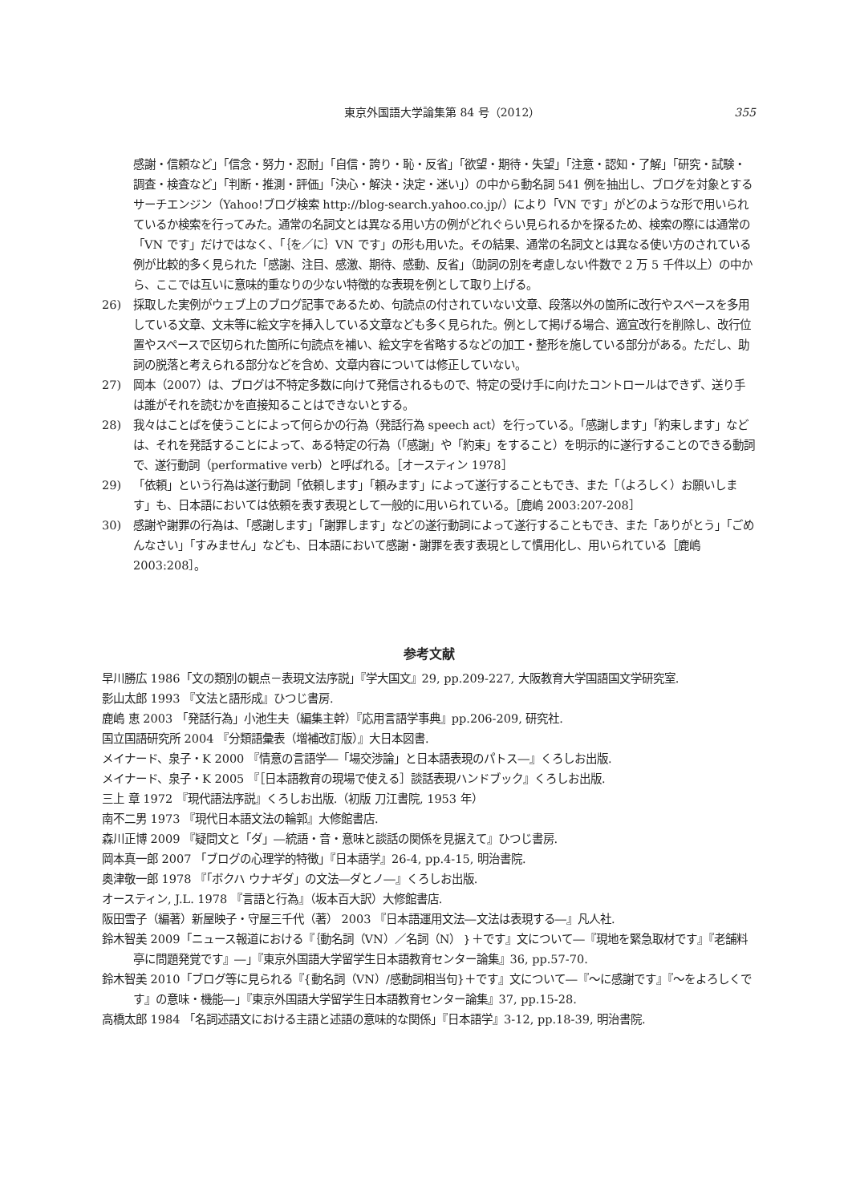東京外国語大学論集第 84 号（2012） 355
感謝・信頼など」「信念・努力・忍耐」「自信・誇り・恥・反省」「欲望・期待・失望」「注意・認知・了解」「研究・試験・調査・検査など」「判断・推測・評価」「決心・解決・決定・迷い」）の中から動名詞 541 例を抽出し、ブログを対象とするサーチエンジン（Yahoo!ブログ検索 http://blog-search.yahoo.co.jp/）により「VN です」がどのような形で用いられているか検索を行ってみた。通常の名詞文とは異なる用い方の例がどれぐらい見られるかを探るため、検索の際には通常の「VN です」だけではなく、「｛を／に｝VN です」の形も用いた。その結果、通常の名詞文とは異なる使い方のされている例が比較的多く見られた「感謝、注目、感激、期待、感動、反省」（助詞の別を考慮しない件数で 2 万 5 千件以上）の中から、ここでは互いに意味的重なりの少ない特徴的な表現を例として取り上げる。
26) 採取した実例がウェブ上のブログ記事であるため、句読点の付されていない文章、段落以外の箇所に改行やスペースを多用している文章、文末等に絵文字を挿入している文章なども多く見られた。例として掲げる場合、適宜改行を削除し、改行位置やスペースで区切られた箇所に句読点を補い、絵文字を省略するなどの加工・整形を施している部分がある。ただし、助詞の脱落と考えられる部分などを含め、文章内容については修正していない。
27) 岡本（2007）は、ブログは不特定多数に向けて発信されるもので、特定の受け手に向けたコントロールはできず、送り手は誰がそれを読むかを直接知ることはできないとする。
28) 我々はことばを使うことによって何らかの行為（発話行為 speech act）を行っている。「感謝します」「約束します」などは、それを発話することによって、ある特定の行為（「感謝」や「約束」をすること）を明示的に遂行することのできる動詞で、遂行動詞（performative verb）と呼ばれる。［オースティン 1978］
29) 「依頼」という行為は遂行動詞「依頼します」「頼みます」によって遂行することもでき、また「（よろしく）お願いします」も、日本語においては依頼を表す表現として一般的に用いられている。［鹿嶋 2003:207-208］
30) 感謝や謝罪の行為は、「感謝します」「謝罪します」などの遂行動詞によって遂行することもでき、また「ありがとう」「ごめんなさい」「すみません」なども、日本語において感謝・謝罪を表す表現として慣用化し、用いられている［鹿嶋 2003:208］。
参考文献
早川勝広 1986「文の類別の観点－表現文法序説」『学大国文』29, pp.209-227, 大阪教育大学国語国文学研究室.
影山太郎 1993 『文法と語形成』ひつじ書房.
鹿嶋 恵 2003 「発話行為」小池生夫（編集主幹）『応用言語学事典』pp.206-209, 研究社.
国立国語研究所 2004 『分類語彙表（増補改訂版）』大日本図書.
メイナード、泉子・K 2000 『情意の言語学―「場交渉論」と日本語表現のパトス―』くろしお出版.
メイナード、泉子・K 2005 『［日本語教育の現場で使える］談話表現ハンドブック』くろしお出版.
三上 章 1972 『現代語法序説』くろしお出版.（初版 刀江書院, 1953 年）
南不二男 1973 『現代日本語文法の輪郭』大修館書店.
森川正博 2009 『疑問文と「ダ」―統語・音・意味と談話の関係を見据えて』ひつじ書房.
岡本真一郎 2007 「ブログの心理学的特徴」『日本語学』26-4, pp.4-15, 明治書院.
奥津敬一郎 1978 『「ボクハ ウナギダ」の文法―ダとノ―』くろしお出版.
オースティン, J.L. 1978 『言語と行為』（坂本百大訳）大修館書店.
阪田雪子（編著）新屋映子・守屋三千代（著） 2003 『日本語運用文法―文法は表現する―』凡人社.
鈴木智美 2009「ニュース報道における『｛動名詞（VN）／名詞（N）｝＋です』文について―『現地を緊急取材です』『老舗料亭に問題発覚です』―」『東京外国語大学留学生日本語教育センター論集』36, pp.57-70.
鈴木智美 2010「ブログ等に見られる『{動名詞（VN）/感動詞相当句}＋です』文について―『～に感謝です』『～をよろしくです』の意味・機能―」『東京外国語大学留学生日本語教育センター論集』37, pp.15-28.
高橋太郎 1984 「名詞述語文における主語と述語の意味的な関係」『日本語学』3-12, pp.18-39, 明治書院.